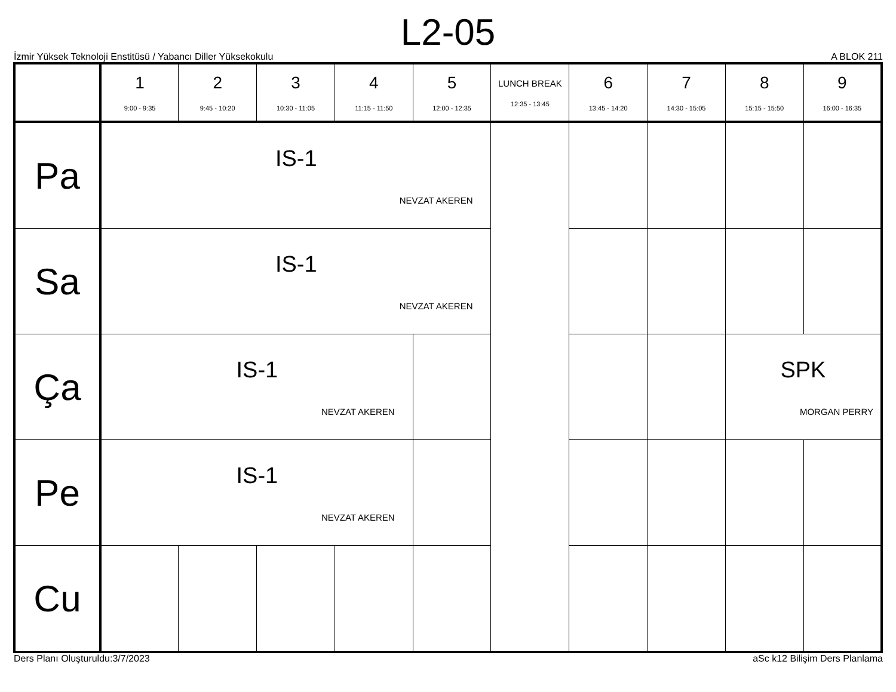L2-05
İzmir Yüksek Teknoloji Enstitüsü / Yabancı Diller Yüksekokulu A BLOK 211
| | 1 9:00 - 9:35 | 2 9:45 - 10:20 | 3 10:30 - 11:05 | 4 11:15 - 11:50 | 5 12:00 - 12:35 | LUNCH BREAK 12:35 - 13:45 | 6 13:45 - 14:20 | 7 14:30 - 15:05 | 8 15:15 - 15:50 | 9 16:00 - 16:35 |
| --- | --- | --- | --- | --- | --- | --- | --- | --- | --- | --- |
| Pa | IS-1 NEVZAT AKEREN | | | | | | | | | |
| Sa | IS-1 NEVZAT AKEREN | | | | | | | | | |
| Ça | IS-1 NEVZAT AKEREN | | | | | | | | SPK MORGAN PERRY | |
| Pe | IS-1 NEVZAT AKEREN | | | | | | | | | |
| Cu | | | | | | | | | | |
Ders Planı Oluşturuldu:3/7/2023 aSc k12 Bilişim Ders Planlama